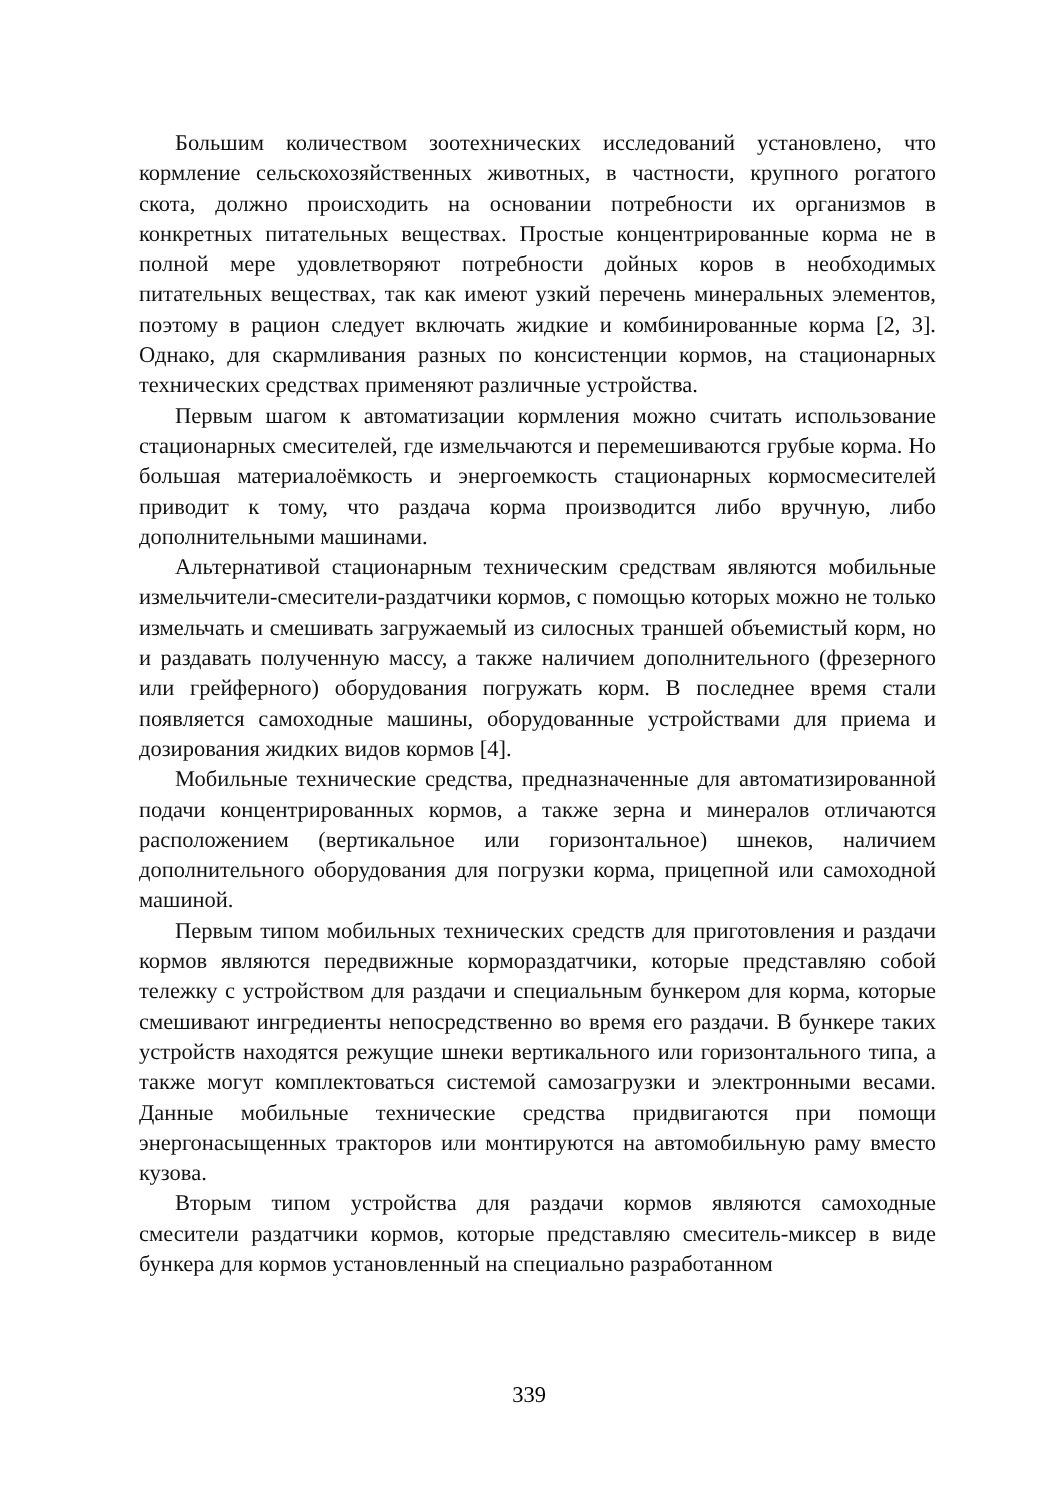Большим количеством зоотехнических исследований установлено, что кормление сельскохозяйственных животных, в частности, крупного рогатого скота, должно происходить на основании потребности их организмов в конкретных питательных веществах. Простые концентрированные корма не в полной мере удовлетворяют потребности дойных коров в необходимых питательных веществах, так как имеют узкий перечень минеральных элементов, поэтому в рацион следует включать жидкие и комбинированные корма [2, 3]. Однако, для скармливания разных по консистенции кормов, на стационарных технических средствах применяют различные устройства.
Первым шагом к автоматизации кормления можно считать использование стационарных смесителей, где измельчаются и перемешиваются грубые корма. Но большая материалоёмкость и энергоемкость стационарных кормосмесителей приводит к тому, что раздача корма производится либо вручную, либо дополнительными машинами.
Альтернативой стационарным техническим средствам являются мобильные измельчители-смесители-раздатчики кормов, с помощью которых можно не только измельчать и смешивать загружаемый из силосных траншей объемистый корм, но и раздавать полученную массу, а также наличием дополнительного (фрезерного или грейферного) оборудования погружать корм. В последнее время стали появляется самоходные машины, оборудованные устройствами для приема и дозирования жидких видов кормов [4].
Мобильные технические средства, предназначенные для автоматизированной подачи концентрированных кормов, а также зерна и минералов отличаются расположением (вертикальное или горизонтальное) шнеков, наличием дополнительного оборудования для погрузки корма, прицепной или самоходной машиной.
Первым типом мобильных технических средств для приготовления и раздачи кормов являются передвижные кормораздатчики, которые представляю собой тележку с устройством для раздачи и специальным бункером для корма, которые смешивают ингредиенты непосредственно во время его раздачи. В бункере таких устройств находятся режущие шнеки вертикального или горизонтального типа, а также могут комплектоваться системой самозагрузки и электронными весами. Данные мобильные технические средства придвигаются при помощи энергонасыщенных тракторов или монтируются на автомобильную раму вместо кузова.
Вторым типом устройства для раздачи кормов являются самоходные смесители раздатчики кормов, которые представляю смеситель-миксер в виде бункера для кормов установленный на специально разработанном
339